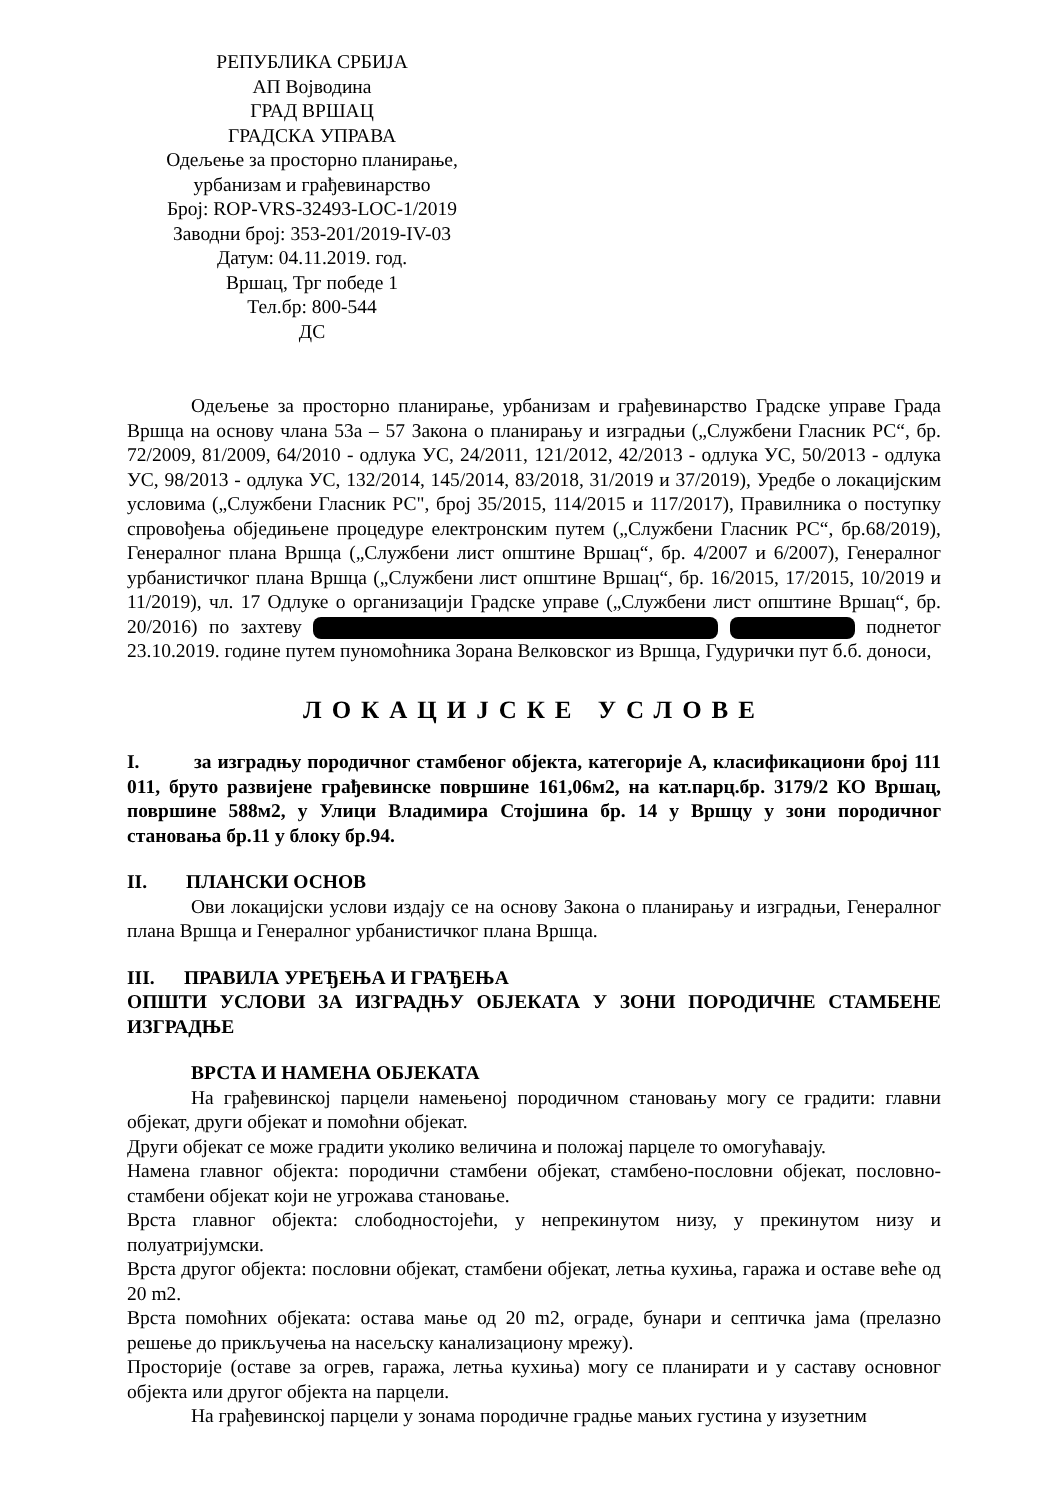РЕПУБЛИКА СРБИЈА
АП Војводина
ГРАД ВРШАЦ
ГРАДСКА УПРАВА
Одељење за просторно планирање,
урбанизам и грађевинарство
Број: ROP-VRS-32493-LOC-1/2019
Заводни број: 353-201/2019-IV-03
Датум: 04.11.2019. год.
Вршац, Трг победе 1
Тел.бр: 800-544
ДС
Одељење за просторно планирање, урбанизам и грађевинарство Градске управе Града Вршца на основу члана 53а – 57 Закона о планирању и изградњи („Службени Гласник РС“, бр. 72/2009, 81/2009, 64/2010 - одлука УС, 24/2011, 121/2012, 42/2013 - одлука УС, 50/2013 - одлука УС, 98/2013 - одлука УС, 132/2014, 145/2014, 83/2018, 31/2019 и 37/2019), Уредбе о локацијским условима („Службени Гласник РС", број 35/2015, 114/2015 и 117/2017), Правилника о поступку спровођења обједињене процедуре електронским путем („Службени Гласник РС“, бр.68/2019), Генералног плана Вршца („Службени лист општине Вршац“, бр. 4/2007 и 6/2007), Генералног урбанистичког плана Вршца („Службени лист општине Вршац“, бр. 16/2015, 17/2015, 10/2019 и 11/2019), чл. 17 Одлуке о организацији Градске управе („Службени лист општине Вршац“, бр. 20/2016) по захтеву поднетог 23.10.2019. године путем пуномоћника Зорана Велковског из Вршца, Гудурички пут б.б. доноси,
ЛОКАЦИЈСКЕ УСЛОВЕ
I. за изградњу породичног стамбеног објекта, категорије А, класификациони број 111 011, бруто развијене грађевинске површине 161,06м2, на кат.парц.бр. 3179/2 КО Вршац, површине 588м2, у Улици Владимира Стојшина бр. 14 у Вршцу у зони породичног становања бр.11 у блоку бр.94.
II. ПЛАНСКИ ОСНОВ
Ови локацијски услови издају се на основу Закона о планирању и изградњи, Генералног плана Вршца и Генералног урбанистичког плана Вршца.
III. ПРАВИЛА УРЕЂЕЊА И ГРАЂЕЊА
ОПШТИ УСЛОВИ ЗА ИЗГРАДЊУ ОБЈЕКАТА У ЗОНИ ПОРОДИЧНЕ СТАМБЕНЕ ИЗГРАДЊЕ
ВРСТА И НАМЕНА ОБЈЕКАТА
На грађевинској парцели намењеној породичном становању могу се градити: главни објекат, други објекат и помоћни објекат.
Други објекат се може градити уколико величина и положај парцеле то омогућавају.
Намена главног објекта: породични стамбени објекат, стамбено-пословни објекат, пословно-стамбени објекат који не угрожава становање.
Врста главног објекта: слободностојећи, у непрекинутом низу, у прекинутом низу и полуатријумски.
Врста другог објекта: пословни објекат, стамбени објекат, летња кухиња, гаража и оставе веће од 20 m2.
Врста помоћних објеката: остава мање од 20 m2, ограде, бунари и септичка јама (прелазно решење до прикључења на насељску канализациону мрежу).
Просторије (оставе за огрев, гаража, летња кухиња) могу се планирати и у саставу основног објекта или другог објекта на парцели.
На грађевинској парцели у зонама породичне градње мањих густина у изузетним